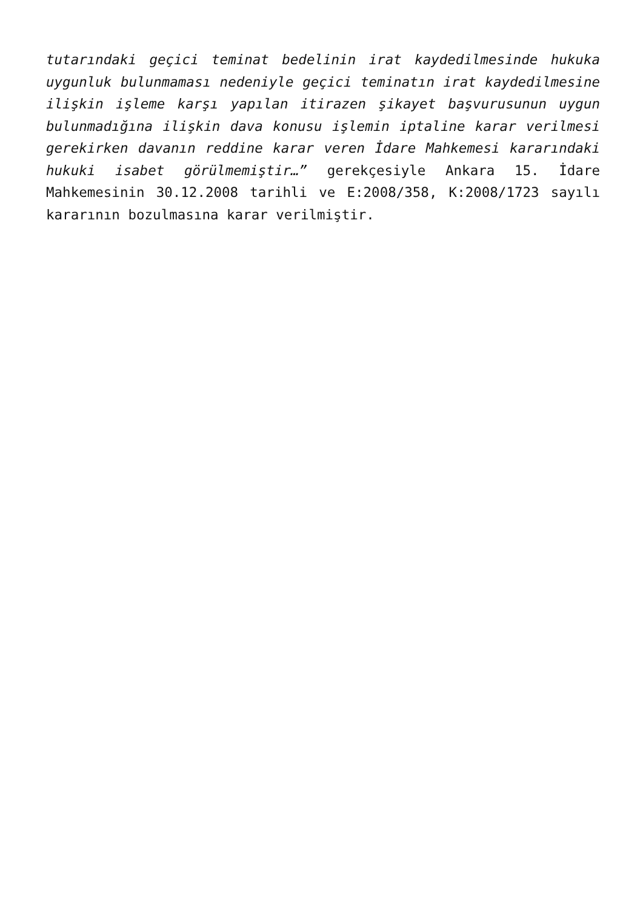tutarındaki geçici teminat bedelinin irat kaydedilmesinde hukuka uygunluk bulunmaması nedeniyle geçici teminatın irat kaydedilmesine ilişkin işleme karşı yapılan itirazen şikayet başvurusunun uygun bulunmadığına ilişkin dava konusu işlemin iptaline karar verilmesi gerekirken davanın reddine karar veren İdare Mahkemesi kararındaki hukuki isabet görülmemiştir…” gerekçesiyle Ankara 15. İdare Mahkemesinin 30.12.2008 tarihli ve E:2008/358, K:2008/1723 sayılı kararının bozulmasına karar verilmiştir.